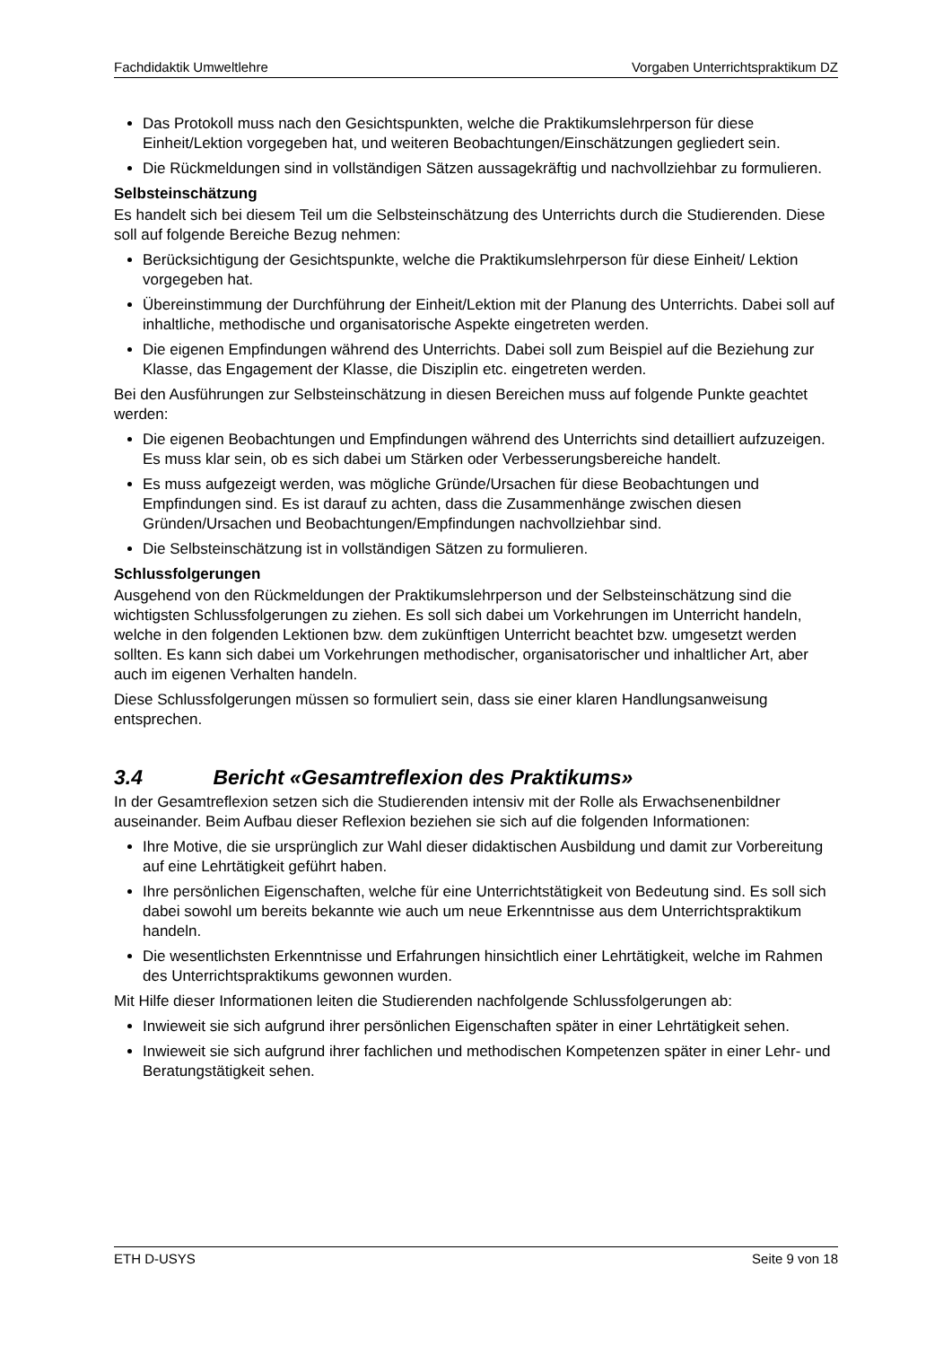Fachdidaktik Umweltlehre Vorgaben Unterrichtspraktikum DZ
Das Protokoll muss nach den Gesichtspunkten, welche die Praktikumslehrperson für diese Einheit/Lektion vorgegeben hat, und weiteren Beobachtungen/Einschätzungen gegliedert sein.
Die Rückmeldungen sind in vollständigen Sätzen aussagekräftig und nachvollziehbar zu formulieren.
Selbsteinschätzung
Es handelt sich bei diesem Teil um die Selbsteinschätzung des Unterrichts durch die Studierenden. Diese soll auf folgende Bereiche Bezug nehmen:
Berücksichtigung der Gesichtspunkte, welche die Praktikumslehrperson für diese Einheit/ Lektion vorgegeben hat.
Übereinstimmung der Durchführung der Einheit/Lektion mit der Planung des Unterrichts. Dabei soll auf inhaltliche, methodische und organisatorische Aspekte eingetreten werden.
Die eigenen Empfindungen während des Unterrichts. Dabei soll zum Beispiel auf die Beziehung zur Klasse, das Engagement der Klasse, die Disziplin etc. eingetreten werden.
Bei den Ausführungen zur Selbsteinschätzung in diesen Bereichen muss auf folgende Punkte geachtet werden:
Die eigenen Beobachtungen und Empfindungen während des Unterrichts sind detailliert aufzuzeigen. Es muss klar sein, ob es sich dabei um Stärken oder Verbesserungsbereiche handelt.
Es muss aufgezeigt werden, was mögliche Gründe/Ursachen für diese Beobachtungen und Empfindungen sind. Es ist darauf zu achten, dass die Zusammenhänge zwischen diesen Gründen/Ursachen und Beobachtungen/Empfindungen nachvollziehbar sind.
Die Selbsteinschätzung ist in vollständigen Sätzen zu formulieren.
Schlussfolgerungen
Ausgehend von den Rückmeldungen der Praktikumslehrperson und der Selbsteinschätzung sind die wichtigsten Schlussfolgerungen zu ziehen. Es soll sich dabei um Vorkehrungen im Unterricht handeln, welche in den folgenden Lektionen bzw. dem zukünftigen Unterricht beachtet bzw. umgesetzt werden sollten. Es kann sich dabei um Vorkehrungen methodischer, organisatorischer und inhaltlicher Art, aber auch im eigenen Verhalten handeln.
Diese Schlussfolgerungen müssen so formuliert sein, dass sie einer klaren Handlungsanweisung entsprechen.
3.4 Bericht «Gesamtreflexion des Praktikums»
In der Gesamtreflexion setzen sich die Studierenden intensiv mit der Rolle als Erwachsenenbildner auseinander. Beim Aufbau dieser Reflexion beziehen sie sich auf die folgenden Informationen:
Ihre Motive, die sie ursprünglich zur Wahl dieser didaktischen Ausbildung und damit zur Vorbereitung auf eine Lehrtätigkeit geführt haben.
Ihre persönlichen Eigenschaften, welche für eine Unterrichtstätigkeit von Bedeutung sind. Es soll sich dabei sowohl um bereits bekannte wie auch um neue Erkenntnisse aus dem Unterrichtspraktikum handeln.
Die wesentlichsten Erkenntnisse und Erfahrungen hinsichtlich einer Lehrtätigkeit, welche im Rahmen des Unterrichtspraktikums gewonnen wurden.
Mit Hilfe dieser Informationen leiten die Studierenden nachfolgende Schlussfolgerungen ab:
Inwieweit sie sich aufgrund ihrer persönlichen Eigenschaften später in einer Lehrtätigkeit sehen.
Inwieweit sie sich aufgrund ihrer fachlichen und methodischen Kompetenzen später in einer Lehr- und Beratungstätigkeit sehen.
ETH D-USYS Seite 9 von 18